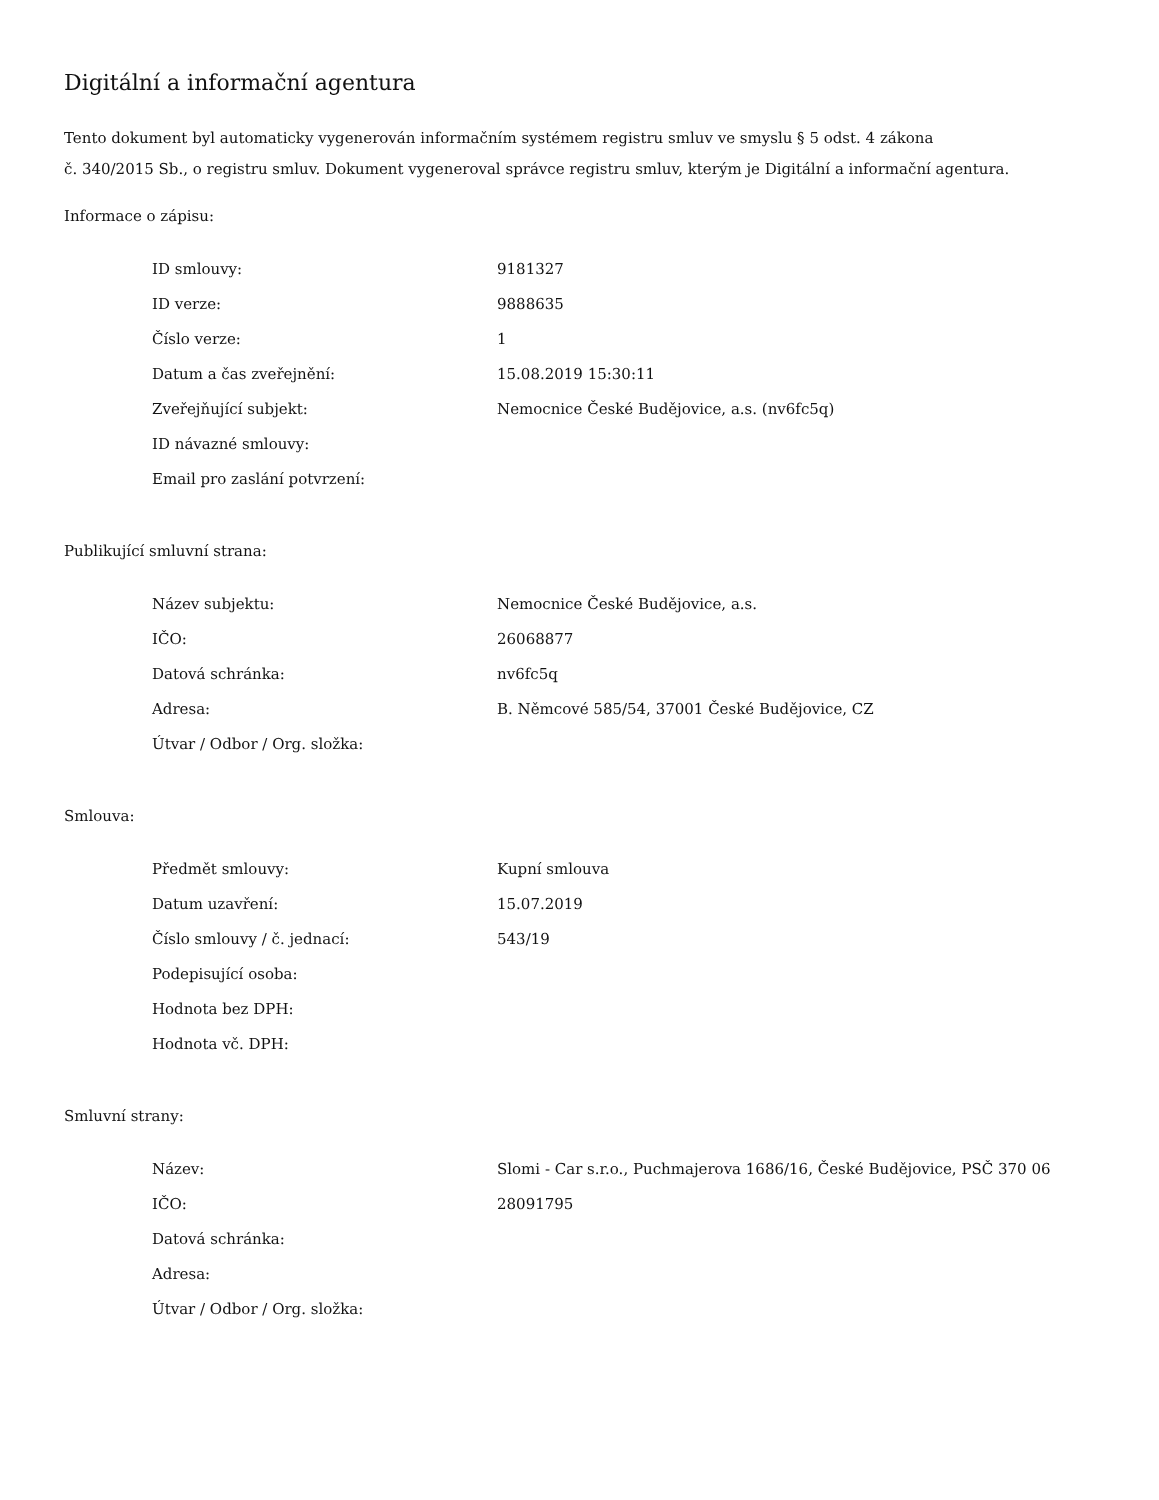Digitální a informační agentura
Tento dokument byl automaticky vygenerován informačním systémem registru smluv ve smyslu § 5 odst. 4 zákona
č. 340/2015 Sb., o registru smluv. Dokument vygeneroval správce registru smluv, kterým je Digitální a informační agentura.
Informace o zápisu:
| ID smlouvy: | 9181327 |
| ID verze: | 9888635 |
| Číslo verze: | 1 |
| Datum a čas zveřejnění: | 15.08.2019 15:30:11 |
| Zveřejňující subjekt: | Nemocnice České Budějovice, a.s. (nv6fc5q) |
| ID návazné smlouvy: | |
| Email pro zaslání potvrzení: | |
Publikující smluvní strana:
| Název subjektu: | Nemocnice České Budějovice, a.s. |
| IČO: | 26068877 |
| Datová schránka: | nv6fc5q |
| Adresa: | B. Němcové 585/54, 37001 České Budějovice, CZ |
| Útvar / Odbor / Org. složka: | |
Smlouva:
| Předmět smlouvy: | Kupní smlouva |
| Datum uzavření: | 15.07.2019 |
| Číslo smlouvy / č. jednací: | 543/19 |
| Podepisující osoba: | |
| Hodnota bez DPH: | |
| Hodnota vč. DPH: | |
Smluvní strany:
| Název: | Slomi - Car s.r.o., Puchmajerova 1686/16, České Budějovice, PSČ 370 06 |
| IČO: | 28091795 |
| Datová schránka: | |
| Adresa: | |
| Útvar / Odbor / Org. složka: | |